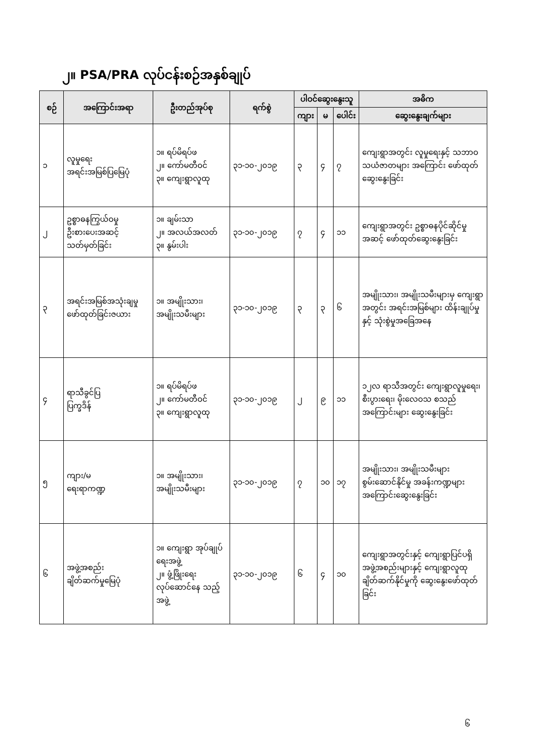၂။ PSA/PRA လုပ်ငန်းစဉ်အနှစ်ချုပ်
| စဉ် | အကြောင်းအရာ | ဦးတည်အုပ်စု | ရက်စွဲ | ပါဝင်ဆွေးနွေးသူ | | | အဓိက |
| --- | --- | --- | --- | --- | --- | --- | --- |
| | | | | ကျား | မ | ပေါင်း | ဆွေးနွေးချက်များ |
| ၁ | လူမှုရေး အရင်းအမြစ်ပြမြေပုံ | ၁။ ရပ်မိရပ်ဖ ၂။ ကော်မတီဝင် ၃။ ကျေးရွာလူထု | ၃၁-၁၀-၂၀၁၉ | ၃ | ၄ | ၇ | ကျေးရွာအတွင်း လူမှုရေးနှင့် သဘာဝသယံဇာတများ အကြောင်း ဖော်ထုတ်ဆွေးနွေးခြင်း |
| ၂ | ဥစ္စာဓနကြွယ်ဝမှု ဦးစားပေးအဆင့် သတ်မှတ်ခြင်း | ၁။ ချမ်းသာ ၂။ အလယ်အလတ် ၃။ နွမ်းပါး | ၃၁-၁၀-၂၀၁၉ | ၇ | ၄ | ၁၁ | ကျေးရွာအတွင်း ဥစ္စာဓနပိုင်ဆိုင်မှု အဆင့် ဖော်ထုတ်ဆွေးနွေးခြင်း |
| ၃ | အရင်းအမြစ်အသုံးချမှု ဖော်ထုတ်ခြင်းဇယား | ၁။ အမျိုးသား၊ အမျိုးသမီးများ | ၃၁-၁၀-၂၀၁၉ | ၃ | ၃ | ၆ | အမျိုးသား၊ အမျိုးသမီးများမှ ကျေးရွာအတွင်း အရင်းအမြစ်များ ထိန်းချုပ်မှုနှင့် သုံးစွဲမှုအခြေအနေ |
| ၄ | ရာသီခွင်ပြ ပြက္ခဒိန် | ၁။ ရပ်မိရပ်ဖ ၂။ ကော်မတီဝင် ၃။ ကျေးရွာလူထု | ၃၁-၁၀-၂၀၁၉ | ၂ | ၉ | ၁၁ | ၁၂လ ရာသီအတွင်း ကျေးရွာလူမှုရေး၊ စီးပွားရေး၊ မိုးလေဝသ စသည်အကြောင်းများ ဆွေးနွေးခြင်း |
| ၅ | ကျား/မ ရေးရာကဏ္ဍ | ၁။ အမျိုးသား၊ အမျိုးသမီးများ | ၃၁-၁၀-၂၀၁၉ | ၇ | ၁၀ | ၁၇ | အမျိုးသား၊ အမျိုးသမီးများ စွမ်းဆောင်နိုင်မှု အခန်းကဏ္ဍများ အကြောင်းဆွေးနွေးခြင်း |
| ၆ | အဖွဲ့အစည်း ချိတ်ဆက်မှုမြေပုံ | ၁။ ကျေးရွာ အုပ်ချုပ်ရေးအဖွဲ့ ၂။ ဖွံ့ဖြိုးရေး လုပ်ဆောင်နေ သည့်အဖွဲ့ | ၃၁-၁၀-၂၀၁၉ | ၆ | ၄ | ၁၀ | ကျေးရွာအတွင်းနှင့် ကျေးရွာပြင်ပရှိ အဖွဲ့အစည်းများနှင့် ကျေးရွာလူထုချိတ်ဆက်နိုင်မှုကို ဆွေးနွေးဖော်ထုတ်ခြင်း |
၆